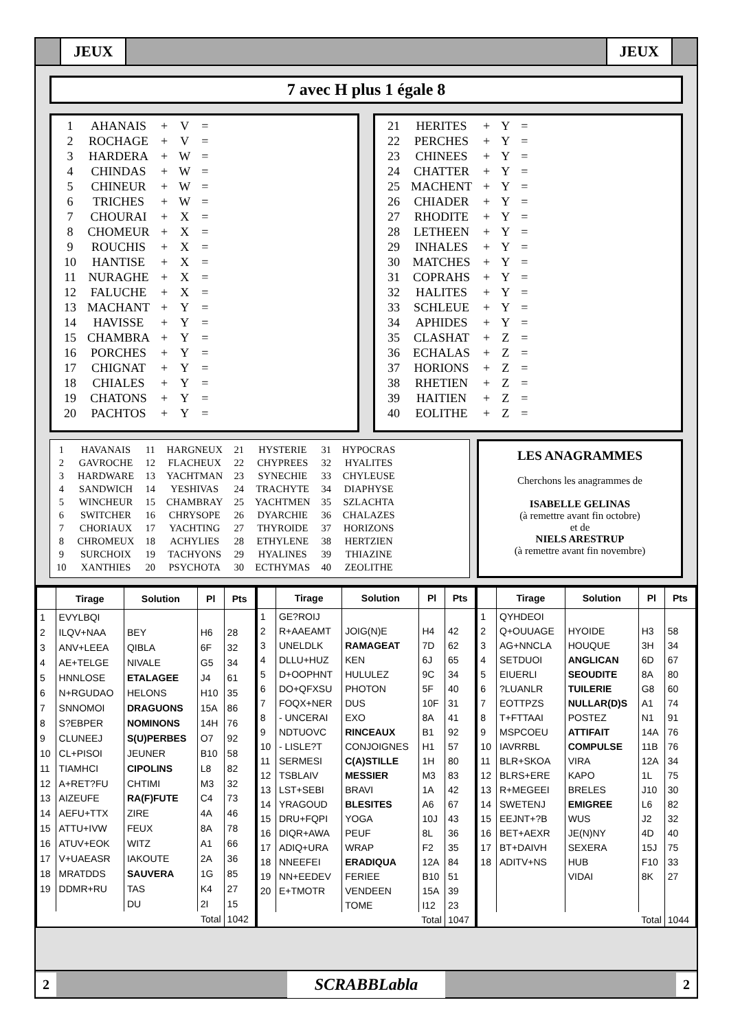JEUX JEUX
7 avec H plus 1 égale 8
| 1 | AHANAIS | + | V | = |
| 2 | ROCHAGE | + | V | = |
| 3 | HARDERA | + | W | = |
| 4 | CHINDAS | + | W | = |
| 5 | CHINEUR | + | W | = |
| 6 | TRICHES | + | W | = |
| 7 | CHOURAI | + | X | = |
| 8 | CHOMEUR | + | X | = |
| 9 | ROUCHIS | + | X | = |
| 10 | HANTISE | + | X | = |
| 11 | NURAGHE | + | X | = |
| 12 | FALUCHE | + | X | = |
| 13 | MACHANT | + | Y | = |
| 14 | HAVISSE | + | Y | = |
| 15 | CHAMBRA | + | Y | = |
| 16 | PORCHES | + | Y | = |
| 17 | CHIGNAT | + | Y | = |
| 18 | CHIALES | + | Y | = |
| 19 | CHATONS | + | Y | = |
| 20 | PACHTOS | + | Y | = |
| 21 | HERITES | + | Y | = |
| 22 | PERCHES | + | Y | = |
| 23 | CHINEES | + | Y | = |
| 24 | CHATTER | + | Y | = |
| 25 | MACHENT | + | Y | = |
| 26 | CHIADER | + | Y | = |
| 27 | RHODITE | + | Y | = |
| 28 | LETHEEN | + | Y | = |
| 29 | INHALES | + | Y | = |
| 30 | MATCHES | + | Y | = |
| 31 | COPRAHS | + | Y | = |
| 32 | HALITES | + | Y | = |
| 33 | SCHLEUE | + | Y | = |
| 34 | APHIDES | + | Y | = |
| 35 | CLASHAT | + | Z | = |
| 36 | ECHALAS | + | Z | = |
| 37 | HORIONS | + | Z | = |
| 38 | RHETIEN | + | Z | = |
| 39 | HAITIEN | + | Z | = |
| 40 | EOLITHE | + | Z | = |
| 1 | HAVANAIS | 11 | HARGNEUX | 21 | HYSTERIE | 31 | HYPOCRAS |
| 2 | GAVROCHE | 12 | FLACHEUX | 22 | CHYPREES | 32 | HYALITES |
| 3 | HARDWARE | 13 | YACHTMAN | 23 | SYNECHIE | 33 | CHYLEUSE |
| 4 | SANDWICH | 14 | YESHIVAS | 24 | TRACHYTE | 34 | DIAPHYSE |
| 5 | WINCHEUR | 15 | CHAMBRAY | 25 | YACHTMEN | 35 | SZLACHTA |
| 6 | SWITCHER | 16 | CHRYSOPE | 26 | DYARCHIE | 36 | CHALAZES |
| 7 | CHORIAUX | 17 | YACHTING | 27 | THYROIDE | 37 | HORIZONS |
| 8 | CHROMEUX | 18 | ACHYLIES | 28 | ETHYLENE | 38 | HERTZIEN |
| 9 | SURCHOIX | 19 | TACHYONS | 29 | HYALINES | 39 | THIAZINE |
| 10 | XANTHIES | 20 | PSYCHOTA | 30 | ECTHYMAS | 40 | ZEOLITHE |
LES ANAGRAMMES
Cherchons les anagrammes de
ISABELLE GELINAS
(à remettre avant fin octobre)
et de
NIELS ARESTRUP
(à remettre avant fin novembre)
| | Tirage | Solution | Pl | Pts |
| --- | --- | --- | --- | --- |
| 1 | EVYLBQI | | | |
| 2 | ILQV+NAA | BEY | H6 | 28 |
| 3 | ANV+LEEA | QIBLA | 6F | 32 |
| 4 | AE+TELGE | NIVALE | G5 | 34 |
| 5 | HNNLOSE | ETALAGEE | J4 | 61 |
| 6 | N+RGUDAO | HELONS | H10 | 35 |
| 7 | SNNOMOI | DRAGUONS | 15A | 86 |
| 8 | S?EBPER | NOMINONS | 14H | 76 |
| 9 | CLUNEEJ | S(U)PERBES | O7 | 92 |
| 10 | CL+PISOI | JEUNER | B10 | 58 |
| 11 | TIAMHCI | CIPOLINS | L8 | 82 |
| 12 | A+RET?FU | CHTIMI | M3 | 32 |
| 13 | AIZEUFE | RA(F)FUTE | C4 | 73 |
| 14 | AEFU+TTX | ZIRE | 4A | 46 |
| 15 | ATTU+IVW | FEUX | 8A | 78 |
| 16 | ATUV+EOK | WITZ | A1 | 66 |
| 17 | V+UAEASR | IAKOUTE | 2A | 36 |
| 18 | MRATDDS | SAUVERA | 1G | 85 |
| 19 | DDMR+RU | TAS | K4 | 27 |
| | | DU | 2I | 15 |
| Total | | | | 1042 |
| | Tirage | Solution | Pl | Pts |
| --- | --- | --- | --- | --- |
| 1 | GE?ROIJ | | | |
| 2 | R+AAEAMT | JOIG(N)E | H4 | 42 |
| 3 | UNELDLK | RAMAGEAT | 7D | 62 |
| 4 | DLLU+HUZ | KEN | 6J | 65 |
| 5 | D+OOPHNT | HULULEZ | 9C | 34 |
| 6 | DO+QFXSU | PHOTON | 5F | 40 |
| 7 | FOQX+NER | DUS | 10F | 31 |
| 8 | - UNCERAI | EXO | 8A | 41 |
| 9 | NDTUOVC | RINCEAUX | B1 | 92 |
| 10 | - LISLE?T | CONJOIGNES | H1 | 57 |
| 11 | SERMESI | C(A)STILLE | 1H | 80 |
| 12 | TSBLAIV | MESSIER | M3 | 83 |
| 13 | LST+SEBI | BRAVI | 1A | 42 |
| 14 | YRAGOUD | BLESITES | A6 | 67 |
| 15 | DRU+FQPI | YOGA | 10J | 43 |
| 16 | DIQR+AWA | PEUF | 8L | 36 |
| 17 | ADIQ+URA | WRAP | F2 | 35 |
| 18 | NNEEFEI | ERADIQUA | 12A | 84 |
| 19 | NN+EEDEV | FERIEE | B10 | 51 |
| 20 | E+TMOTR | VENDEEN | 15A | 39 |
| | | TOME | I12 | 23 |
| Total | | | | 1047 |
| | Tirage | Solution | Pl | Pts |
| --- | --- | --- | --- | --- |
| 1 | QYHDEOI | | | |
| 2 | Q+OUUAGE | HYOIDE | H3 | 58 |
| 3 | AG+NNCLA | HOUQUE | 3H | 34 |
| 4 | SETDUOI | ANGLICAN | 6D | 67 |
| 5 | EIUERLI | SEOUDITE | 8A | 80 |
| 6 | ?LUANLR | TUILERIE | G8 | 60 |
| 7 | EOTTPZS | NULLAR(D)S | A1 | 74 |
| 8 | T+FTTAAI | POSTEZ | N1 | 91 |
| 9 | MSPCOEU | ATTIFAIT | 14A | 76 |
| 10 | IAVRRBL | COMPULSE | 11B | 76 |
| 11 | BLR+SKOA | VIRA | 12A | 34 |
| 12 | BLRS+ERE | KAPO | 1L | 75 |
| 13 | R+MEGEEI | BRELES | J10 | 30 |
| 14 | SWETENJ | EMIGREE | L6 | 82 |
| 15 | EEJNT+?B | WUS | J2 | 32 |
| 16 | BET+AEXR | JE(N)NY | 4D | 40 |
| 17 | BT+DAIVH | SEXERA | 15J | 75 |
| 18 | ADITV+NS | HUB | F10 | 33 |
| | | VIDAI | 8K | 27 |
| Total | | | | 1044 |
2 SCRABBLabla 2